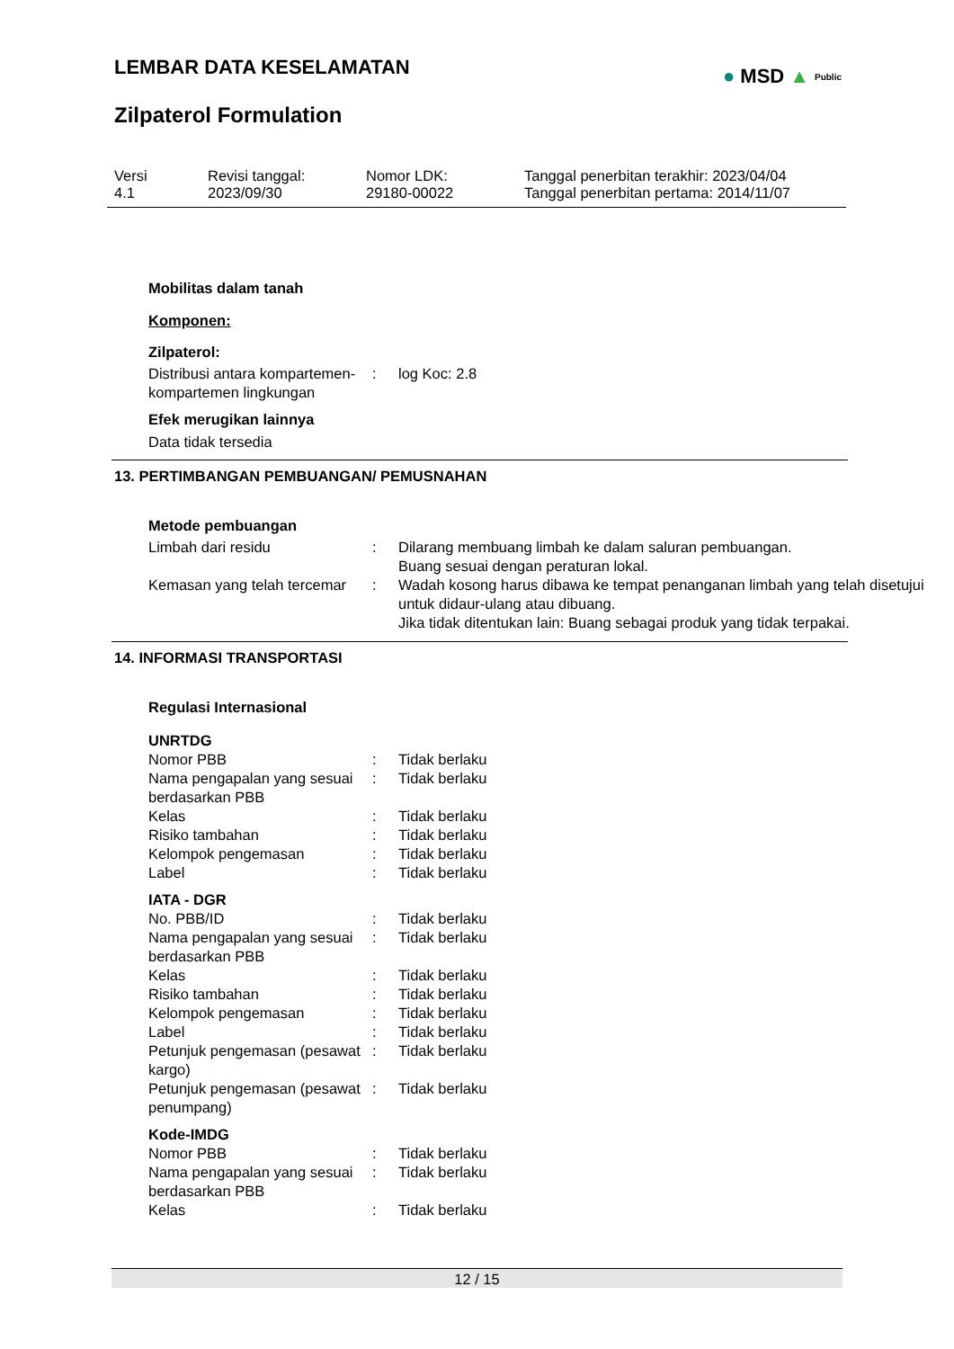LEMBAR DATA KESELAMATAN
● MSD ▲ Public
Zilpaterol Formulation
Versi
4.1
Revisi tanggal:
2023/09/30
Nomor LDK:
29180-00022
Tanggal penerbitan terakhir: 2023/04/04
Tanggal penerbitan pertama: 2014/11/07
Mobilitas dalam tanah
Komponen:
Zilpaterol:
| Distribusi antara kompartemen-kompartemen lingkungan | : | log Koc: 2.8 |
Efek merugikan lainnya
Data tidak tersedia
13. PERTIMBANGAN PEMBUANGAN/ PEMUSNAHAN
Metode pembuangan
| Limbah dari residu | : | Dilarang membuang limbah ke dalam saluran pembuangan. Buang sesuai dengan peraturan lokal. |
| Kemasan yang telah tercemar | : | Wadah kosong harus dibawa ke tempat penanganan limbah yang telah disetujui untuk didaur-ulang atau dibuang. Jika tidak ditentukan lain: Buang sebagai produk yang tidak terpakai. |
14. INFORMASI TRANSPORTASI
Regulasi Internasional
| UNRTDG | | |
| Nomor PBB | : | Tidak berlaku |
| Nama pengapalan yang sesuai berdasarkan PBB | : | Tidak berlaku |
| Kelas | : | Tidak berlaku |
| Risiko tambahan | : | Tidak berlaku |
| Kelompok pengemasan | : | Tidak berlaku |
| Label | : | Tidak berlaku |
| IATA - DGR | | |
| No. PBB/ID | : | Tidak berlaku |
| Nama pengapalan yang sesuai berdasarkan PBB | : | Tidak berlaku |
| Kelas | : | Tidak berlaku |
| Risiko tambahan | : | Tidak berlaku |
| Kelompok pengemasan | : | Tidak berlaku |
| Label | : | Tidak berlaku |
| Petunjuk pengemasan (pesawat kargo) | : | Tidak berlaku |
| Petunjuk pengemasan (pesawat penumpang) | : | Tidak berlaku |
| Kode-IMDG | | |
| Nomor PBB | : | Tidak berlaku |
| Nama pengapalan yang sesuai berdasarkan PBB | : | Tidak berlaku |
| Kelas | : | Tidak berlaku |
12 / 15